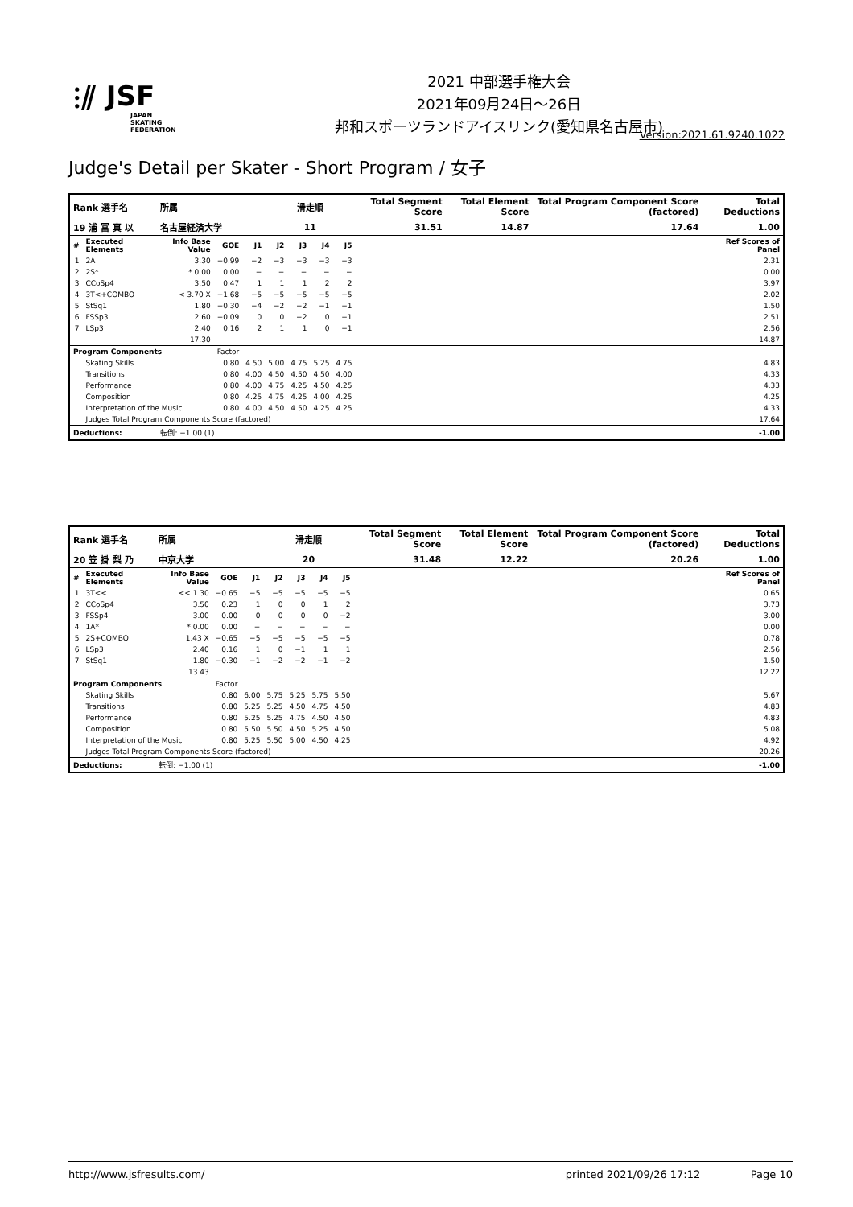⫶⫽ JSF
JAPAN
SKATING
FEDERATION
2021 中部選手権大会
2021年09月24日～26日
邦和スポーツランドアイスリンク(愛知県名古屋市)
Version:2021.61.9240.1022
Judge's Detail per Skater - Short Program / 女子
| Rank 選手名 | | 所属 | | | 滑走順 | | | | Total Segment Score | Total Element Score | Total Program Component Score (factored) | Total Deductions |
| --- | --- | --- | --- | --- | --- | --- | --- | --- | --- | --- | --- | --- |
| 19 浦 冨 真 以 | | 名古屋経済大学 | | | 11 | | | | 31.51 | 14.87 | 17.64 | 1.00 |
| # | Executed Elements | Info Base Value | GOE | J1 | J2 | J3 | J4 | J5 | | | | Ref Scores of Panel |
| 1 | 2A | 3.30 | −0.99 | −2 | −3 | −3 | −3 | −3 | | | | 2.31 |
| 2 | 2S* | * 0.00 | 0.00 | − | − | − | − | − | | | | 0.00 |
| 3 | CCoSp4 | 3.50 | 0.47 | 1 | 1 | 1 | 2 | 2 | | | | 3.97 |
| 4 | 3T<+COMBO | < 3.70 X | −1.68 | −5 | −5 | −5 | −5 | −5 | | | | 2.02 |
| 5 | StSq1 | 1.80 | −0.30 | −4 | −2 | −2 | −1 | −1 | | | | 1.50 |
| 6 | FSSp3 | 2.60 | −0.09 | 0 | 0 | −2 | 0 | −1 | | | | 2.51 |
| 7 | LSp3 | 2.40 | 0.16 | 2 | 1 | 1 | 0 | −1 | | | | 2.56 |
| | | 17.30 | | | | | | | | | | 14.87 |
| Program Components | | | Factor | | | | | | | | | |
| | Skating Skills | | 0.80 | 4.50 | 5.00 | 4.75 | 5.25 | 4.75 | | | | 4.83 |
| | Transitions | | 0.80 | 4.00 | 4.50 | 4.50 | 4.50 | 4.00 | | | | 4.33 |
| | Performance | | 0.80 | 4.00 | 4.75 | 4.25 | 4.50 | 4.25 | | | | 4.33 |
| | Composition | | 0.80 | 4.25 | 4.75 | 4.25 | 4.00 | 4.25 | | | | 4.25 |
| | Interpretation of the Music | | 0.80 | 4.00 | 4.50 | 4.50 | 4.25 | 4.25 | | | | 4.33 |
| | Judges Total Program Components Score (factored) | | | | | | | | | | | 17.64 |
| Deductions: | | 転倒: −1.00 (1) | | | | | | | | | | -1.00 |
| Rank 選手名 | | 所属 | | | 滑走順 | | | | Total Segment Score | Total Element Score | Total Program Component Score (factored) | Total Deductions |
| --- | --- | --- | --- | --- | --- | --- | --- | --- | --- | --- | --- | --- |
| 20 笠 掛 梨 乃 | | 中京大学 | | | 20 | | | | 31.48 | 12.22 | 20.26 | 1.00 |
| # | Executed Elements | Info Base Value | GOE | J1 | J2 | J3 | J4 | J5 | | | | Ref Scores of Panel |
| 1 | 3T<< | << 1.30 | −0.65 | −5 | −5 | −5 | −5 | −5 | | | | 0.65 |
| 2 | CCoSp4 | 3.50 | 0.23 | 1 | 0 | 0 | 1 | 2 | | | | 3.73 |
| 3 | FSSp4 | 3.00 | 0.00 | 0 | 0 | 0 | 0 | −2 | | | | 3.00 |
| 4 | 1A* | * 0.00 | 0.00 | − | − | − | − | − | | | | 0.00 |
| 5 | 2S+COMBO | 1.43 X | −0.65 | −5 | −5 | −5 | −5 | −5 | | | | 0.78 |
| 6 | LSp3 | 2.40 | 0.16 | 1 | 0 | −1 | 1 | 1 | | | | 2.56 |
| 7 | StSq1 | 1.80 | −0.30 | −1 | −2 | −2 | −1 | −2 | | | | 1.50 |
| | | 13.43 | | | | | | | | | | 12.22 |
| Program Components | | | Factor | | | | | | | | | |
| | Skating Skills | | 0.80 | 6.00 | 5.75 | 5.25 | 5.75 | 5.50 | | | | 5.67 |
| | Transitions | | 0.80 | 5.25 | 5.25 | 4.50 | 4.75 | 4.50 | | | | 4.83 |
| | Performance | | 0.80 | 5.25 | 5.25 | 4.75 | 4.50 | 4.50 | | | | 4.83 |
| | Composition | | 0.80 | 5.50 | 5.50 | 4.50 | 5.25 | 4.50 | | | | 5.08 |
| | Interpretation of the Music | | 0.80 | 5.25 | 5.50 | 5.00 | 4.50 | 4.25 | | | | 4.92 |
| | Judges Total Program Components Score (factored) | | | | | | | | | | | 20.26 |
| Deductions: | | 転倒: −1.00 (1) | | | | | | | | | | -1.00 |
http://www.jsfresults.com/ printed 2021/09/26 17:12 Page 10